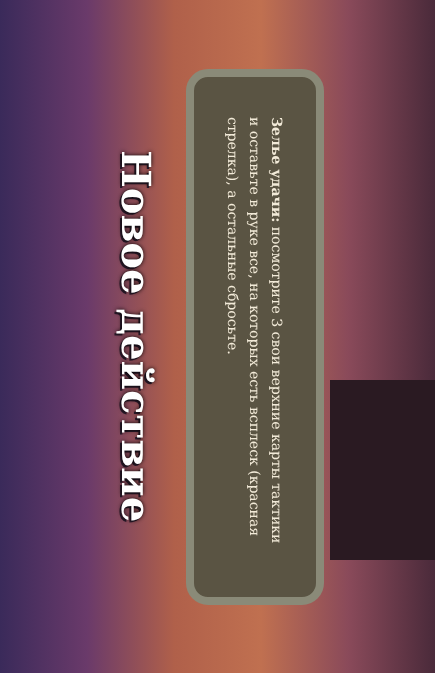Новое действие
Зелье удачи: посмотрите 3 свои верхние карты тактики и оставьте в руке все, на которых есть всплеск (красная стрелка), а остальные сбросьте.